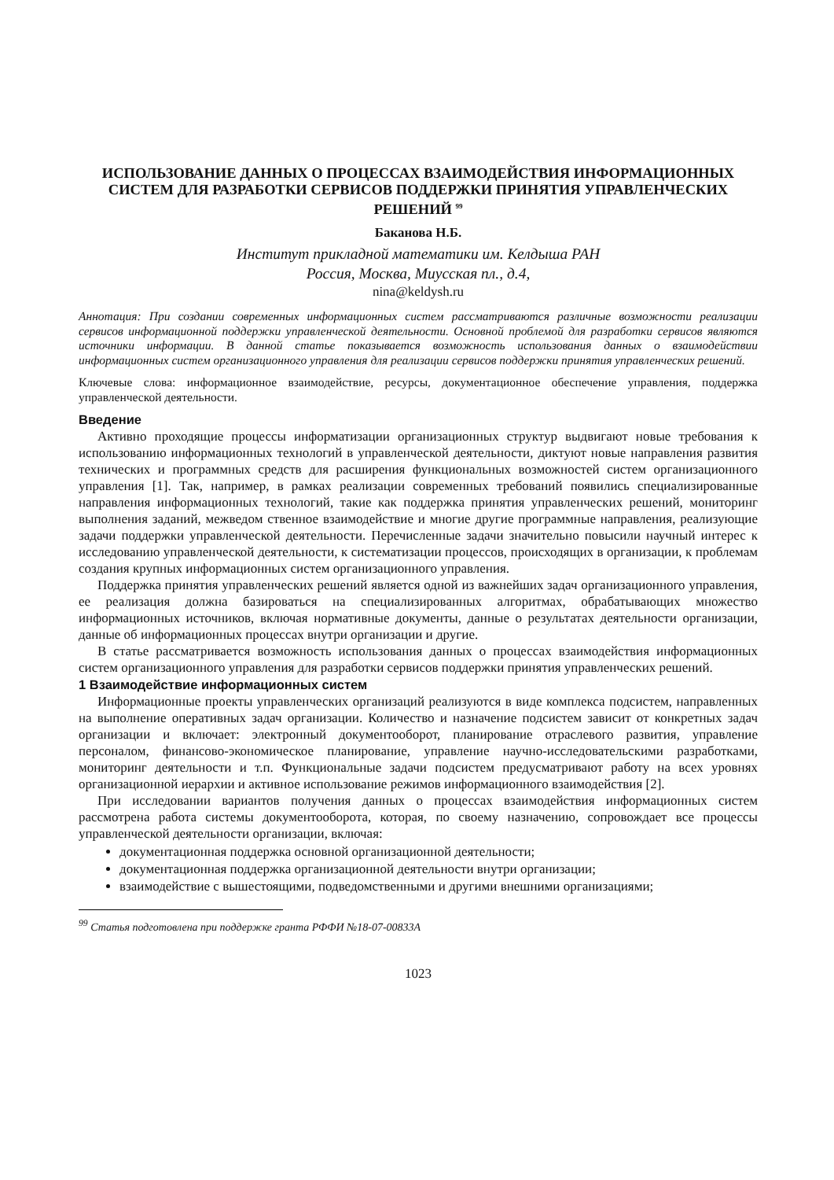ИСПОЛЬЗОВАНИЕ ДАННЫХ О ПРОЦЕССАХ ВЗАИМОДЕЙСТВИЯ ИНФОРМАЦИОННЫХ СИСТЕМ ДЛЯ РАЗРАБОТКИ СЕРВИСОВ ПОДДЕРЖКИ ПРИНЯТИЯ УПРАВЛЕНЧЕСКИХ РЕШЕНИЙ <sup>99</sup>
Баканова Н.Б.
Институт прикладной математики им. Келдыша РАН
Россия, Москва, Миусская пл., д.4,
nina@keldysh.ru
Аннотация: При создании современных информационных систем рассматриваются различные возможности реализации сервисов информационной поддержки управленческой деятельности. Основной проблемой для разработки сервисов являются источники информации. В данной статье показывается возможность использования данных о взаимодействии информационных систем организационного управления для реализации сервисов поддержки принятия управленческих решений.
Ключевые слова: информационное взаимодействие, ресурсы, документационное обеспечение управления, поддержка управленческой деятельности.
Введение
Активно проходящие процессы информатизации организационных структур выдвигают новые требования к использованию информационных технологий в управленческой деятельности, диктуют новые направления развития технических и программных средств для расширения функциональных возможностей систем организационного управления [1]. Так, например, в рамках реализации современных требований появились специализированные направления информационных технологий, такие как поддержка принятия управленческих решений, мониторинг выполнения заданий, межведом ственное взаимодействие и многие другие программные направления, реализующие задачи поддержки управленческой деятельности. Перечисленные задачи значительно повысили научный интерес к исследованию управленческой деятельности, к систематизации процессов, происходящих в организации, к проблемам создания крупных информационных систем организационного управления.
Поддержка принятия управленческих решений является одной из важнейших задач организационного управления, ее реализация должна базироваться на специализированных алгоритмах, обрабатывающих множество информационных источников, включая нормативные документы, данные о результатах деятельности организации, данные об информационных процессах внутри организации и другие.
В статье рассматривается возможность использования данных о процессах взаимодействия информационных систем организационного управления для разработки сервисов поддержки принятия управленческих решений.
1 Взаимодействие информационных систем
Информационные проекты управленческих организаций реализуются в виде комплекса подсистем, направленных на выполнение оперативных задач организации. Количество и назначение подсистем зависит от конкретных задач организации и включает: электронный документооборот, планирование отраслевого развития, управление персоналом, финансово-экономическое планирование, управление научно-исследовательскими разработками, мониторинг деятельности и т.п. Функциональные задачи подсистем предусматривают работу на всех уровнях организационной иерархии и активное использование режимов информационного взаимодействия [2].
При исследовании вариантов получения данных о процессах взаимодействия информационных систем рассмотрена работа системы документооборота, которая, по своему назначению, сопровождает все процессы управленческой деятельности организации, включая:
документационная поддержка основной организационной деятельности;
документационная поддержка организационной деятельности внутри организации;
взаимодействие с вышестоящими, подведомственными и другими внешними организациями;
<sup>99</sup> Статья подготовлена при поддержке гранта РФФИ №18-07-00833А
1023